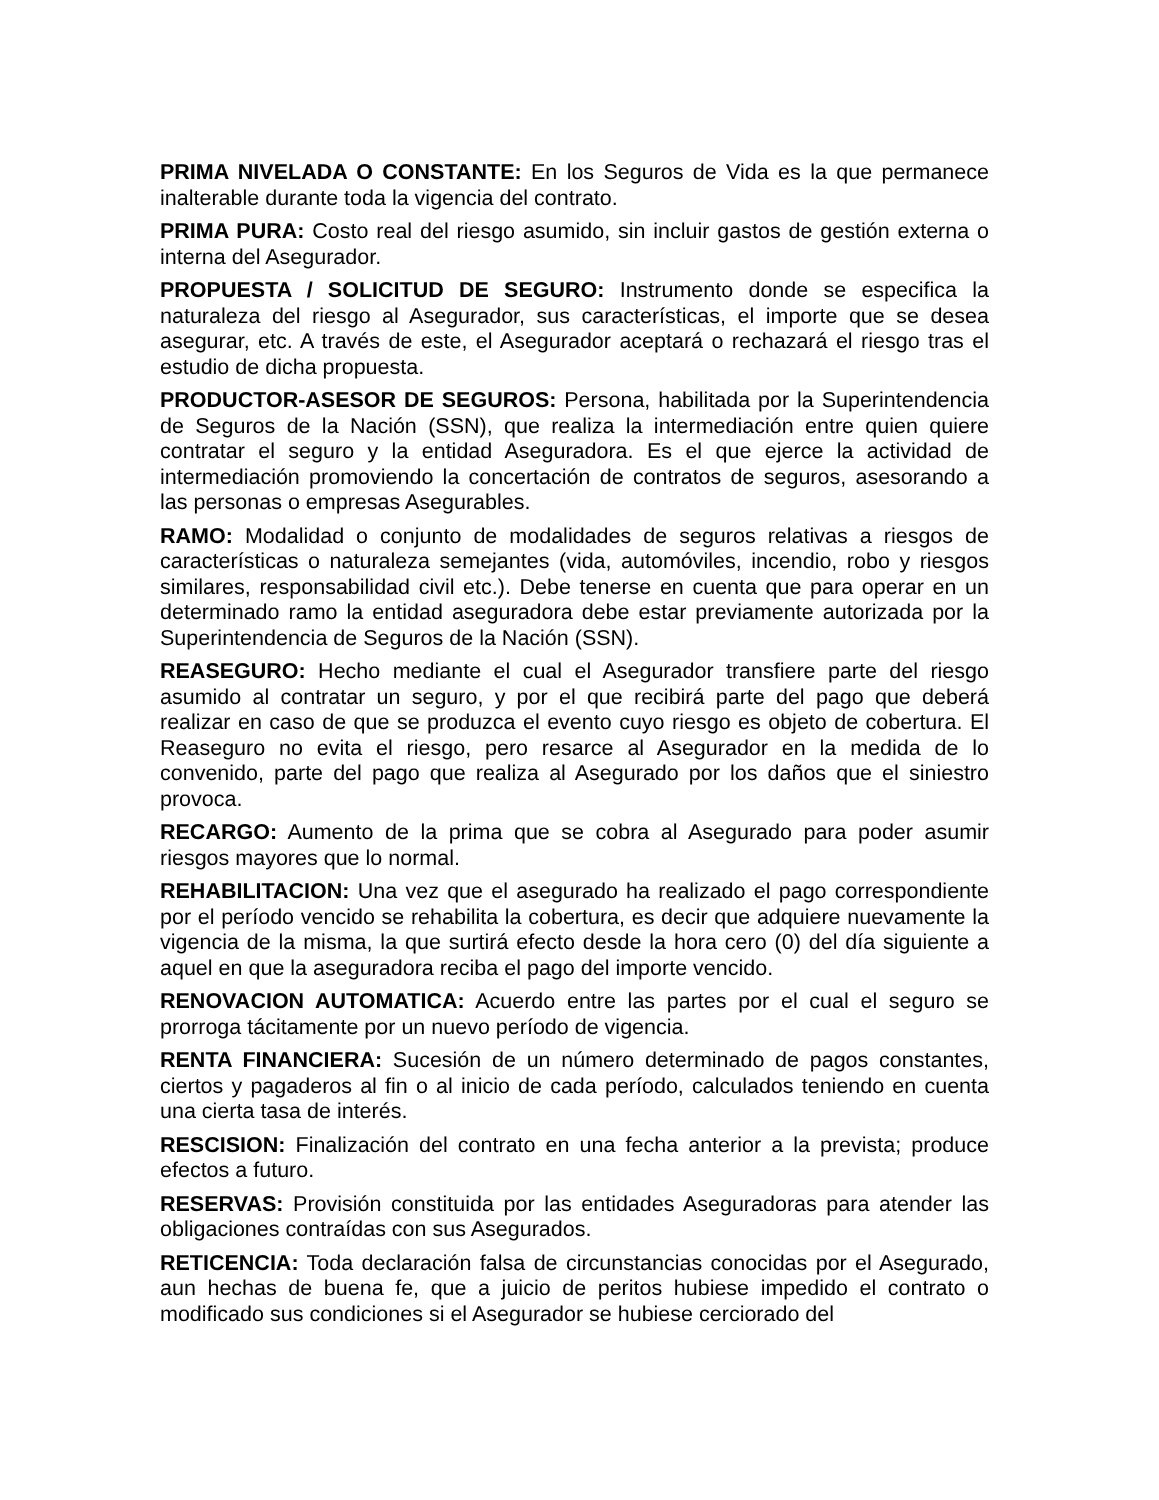PRIMA NIVELADA O CONSTANTE: En los Seguros de Vida es la que permanece inalterable durante toda la vigencia del contrato.
PRIMA PURA: Costo real del riesgo asumido, sin incluir gastos de gestión externa o interna del Asegurador.
PROPUESTA / SOLICITUD DE SEGURO: Instrumento donde se especifica la naturaleza del riesgo al Asegurador, sus características, el importe que se desea asegurar, etc. A través de este, el Asegurador aceptará o rechazará el riesgo tras el estudio de dicha propuesta.
PRODUCTOR-ASESOR DE SEGUROS: Persona, habilitada por la Superintendencia de Seguros de la Nación (SSN), que realiza la intermediación entre quien quiere contratar el seguro y la entidad Aseguradora. Es el que ejerce la actividad de intermediación promoviendo la concertación de contratos de seguros, asesorando a las personas o empresas Asegurables.
RAMO: Modalidad o conjunto de modalidades de seguros relativas a riesgos de características o naturaleza semejantes (vida, automóviles, incendio, robo y riesgos similares, responsabilidad civil etc.). Debe tenerse en cuenta que para operar en un determinado ramo la entidad aseguradora debe estar previamente autorizada por la Superintendencia de Seguros de la Nación (SSN).
REASEGURO: Hecho mediante el cual el Asegurador transfiere parte del riesgo asumido al contratar un seguro, y por el que recibirá parte del pago que deberá realizar en caso de que se produzca el evento cuyo riesgo es objeto de cobertura. El Reaseguro no evita el riesgo, pero resarce al Asegurador en la medida de lo convenido, parte del pago que realiza al Asegurado por los daños que el siniestro provoca.
RECARGO: Aumento de la prima que se cobra al Asegurado para poder asumir riesgos mayores que lo normal.
REHABILITACION: Una vez que el asegurado ha realizado el pago correspondiente por el período vencido se rehabilita la cobertura, es decir que adquiere nuevamente la vigencia de la misma, la que surtirá efecto desde la hora cero (0) del día siguiente a aquel en que la aseguradora reciba el pago del importe vencido.
RENOVACION AUTOMATICA: Acuerdo entre las partes por el cual el seguro se prorroga tácitamente por un nuevo período de vigencia.
RENTA FINANCIERA: Sucesión de un número determinado de pagos constantes, ciertos y pagaderos al fin o al inicio de cada período, calculados teniendo en cuenta una cierta tasa de interés.
RESCISION: Finalización del contrato en una fecha anterior a la prevista; produce efectos a futuro.
RESERVAS: Provisión constituida por las entidades Aseguradoras para atender las obligaciones contraídas con sus Asegurados.
RETICENCIA: Toda declaración falsa de circunstancias conocidas por el Asegurado, aun hechas de buena fe, que a juicio de peritos hubiese impedido el contrato o modificado sus condiciones si el Asegurador se hubiese cerciorado del